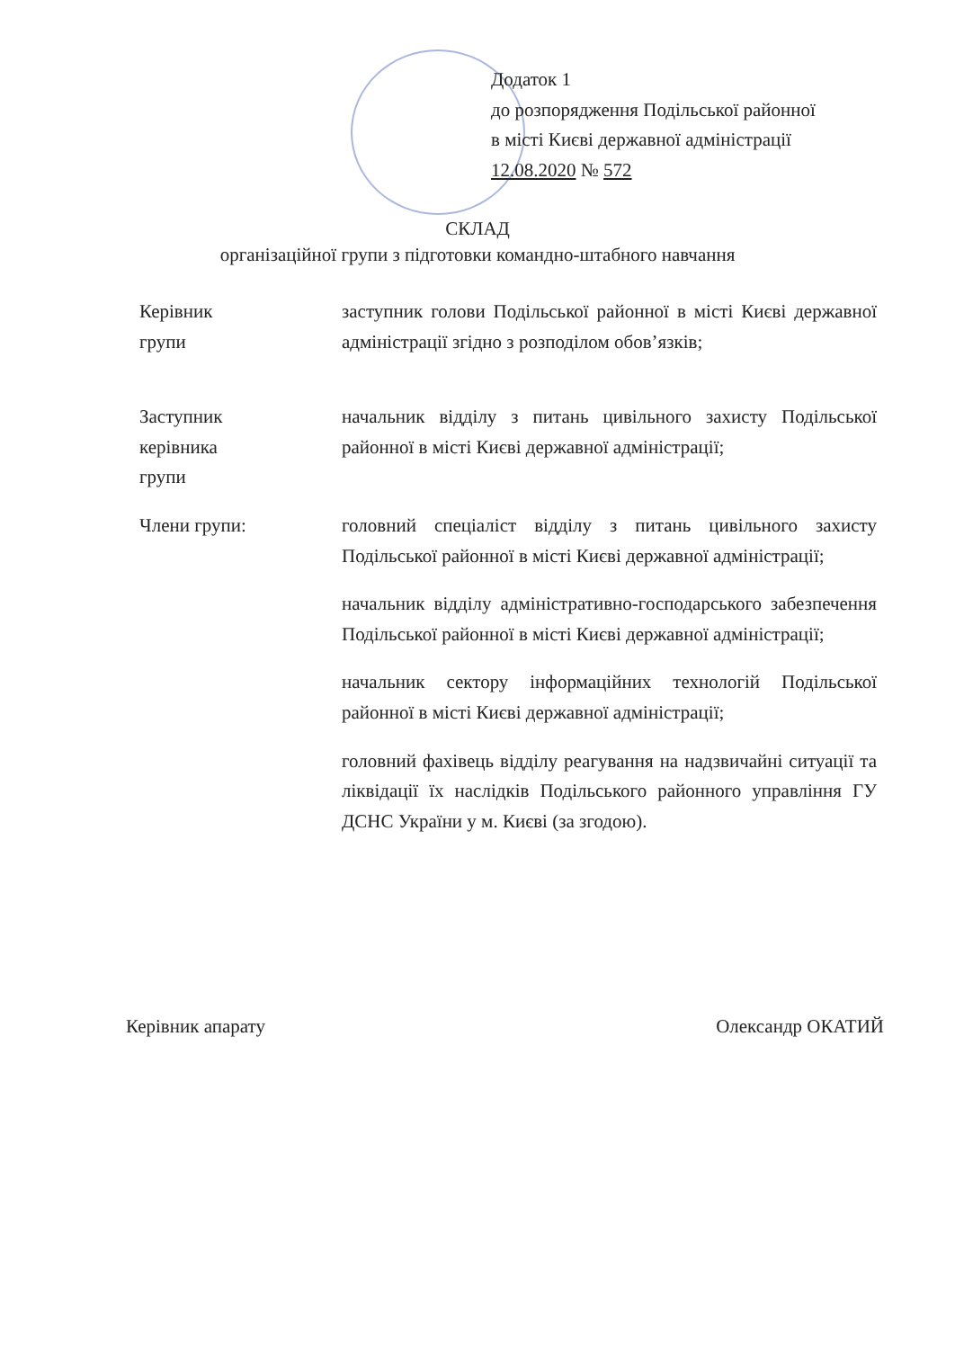Додаток 1
до розпорядження Подільської районної
в місті Києві державної адміністрації
12.08.2020 № 572
СКЛАД
організаційної групи з підготовки командно-штабного навчання
Керівник
групи
заступник голови Подільської районної в місті Києві державної адміністрації згідно з розподілом обов’язків;
Заступник
керівника
групи
начальник відділу з питань цивільного захисту Подільської районної в місті Києві державної адміністрації;
Члени групи: головний спеціаліст відділу з питань цивільного захисту Подільської районної в місті Києві державної адміністрації;
начальник відділу адміністративно-господарського забезпечення Подільської районної в місті Києві державної адміністрації;
начальник сектору інформаційних технологій Подільської районної в місті Києві державної адміністрації;
головний фахівець відділу реагування на надзвичайні ситуації та ліквідації їх наслідків Подільського районного управління ГУ ДСНС України у м. Києві (за згодою).
Керівник апарату Олександр ОКАТИЙ